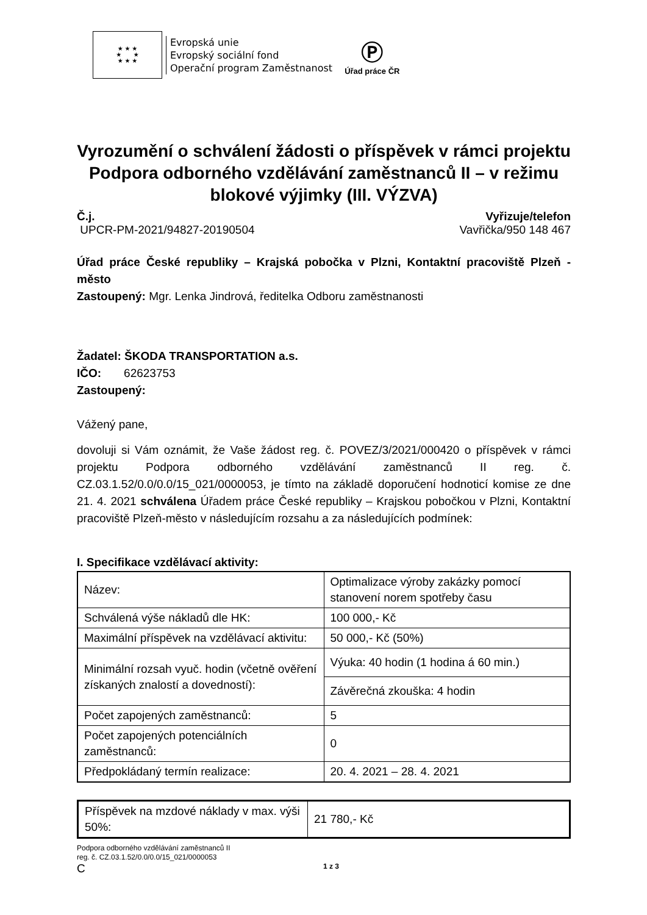★ ★ ★
★ ★
★ ★ ★
Evropská unie
Evropský sociální fond
Operační program Zaměstnanost
Ⓟ
Úřad práce ČR
Vyrozumění o schválení žádosti o příspěvek v rámci projektu Podpora odborného vzdělávání zaměstnanců II – v režimu blokové výjimky (III. VÝZVA)
Č.j. Vyřizuje/telefon
UPCR-PM-2021/94827-20190504 Vavřička/950 148 467
Úřad práce České republiky – Krajská pobočka v Plzni, Kontaktní pracoviště Plzeň - město
Zastoupený: Mgr. Lenka Jindrová, ředitelka Odboru zaměstnanosti
Žadatel: ŠKODA TRANSPORTATION a.s.
IČO: 62623753
Zastoupený:
Vážený pane,
dovoluji si Vám oznámit, že Vaše žádost reg. č. POVEZ/3/2021/000420 o příspěvek v rámci projektu Podpora odborného vzdělávání zaměstnanců II reg. č. CZ.03.1.52/0.0/0.0/15_021/0000053, je tímto na základě doporučení hodnoticí komise ze dne 21. 4. 2021 schválena Úřadem práce České republiky – Krajskou pobočkou v Plzni, Kontaktní pracoviště Plzeň-město v následujícím rozsahu a za následujících podmínek:
I. Specifikace vzdělávací aktivity:
| Název: | Optimalizace výroby zakázky pomocí stanovení norem spotřeby času |
| Schválená výše nákladů dle HK: | 100 000,- Kč |
| Maximální příspěvek na vzdělávací aktivitu: | 50 000,- Kč (50%) |
| Minimální rozsah vyuč. hodin (včetně ověření získaných znalostí a dovedností): | Výuka: 40 hodin (1 hodina á 60 min.) |
| | Závěrečná zkouška: 4 hodin |
| Počet zapojených zaměstnanců: | 5 |
| Počet zapojených potenciálních zaměstnanců: | 0 |
| Předpokládaný termín realizace: | 20. 4. 2021 – 28. 4. 2021 |
| Příspěvek na mzdové náklady v max. výši 50%: | 21 780,- Kč |
Podpora odborného vzdělávání zaměstnanců II
reg. č. CZ.03.1.52/0.0/0.0/15_021/0000053
C 1 z 3